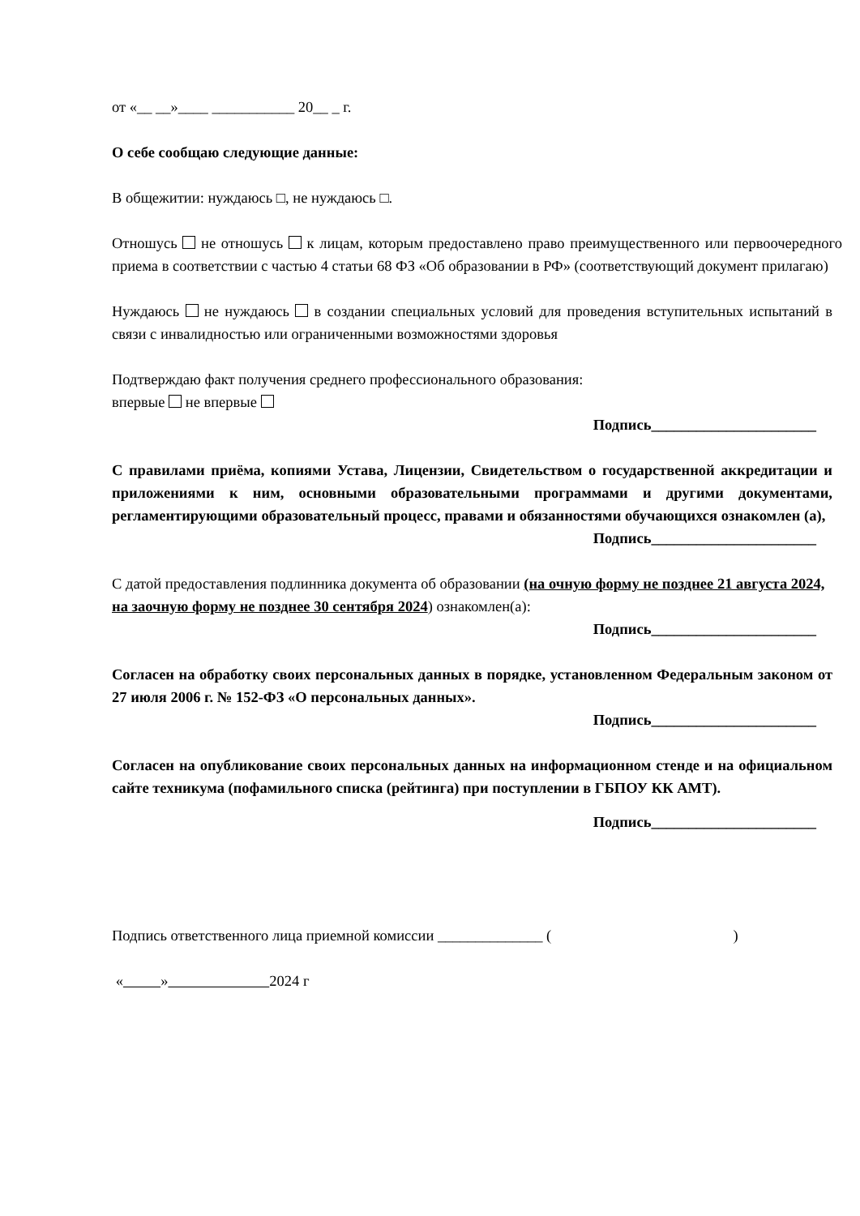от «__ __»____ ___________ 20__ _ г.
О себе сообщаю следующие данные:
В общежитии: нуждаюсь □, не нуждаюсь □.
Отношусь не отношусь к лицам, которым предоставлено право преимущественного или первоочередного приема в соответствии с частью 4 статьи 68 ФЗ «Об образовании в РФ» (соответствующий документ прилагаю)
Нуждаюсь не нуждаюсь в создании специальных условий для проведения вступительных испытаний в связи с инвалидностью или ограниченными возможностями здоровья
Подтверждаю факт получения среднего профессионального образования:
впервые не впервые
Подпись______________________
С правилами приёма, копиями Устава, Лицензии, Свидетельством о государственной аккредитации и приложениями к ним, основными образовательными программами и другими документами, регламентирующими образовательный процесс, правами и обязанностями обучающихся ознакомлен (а),
Подпись______________________
С датой предоставления подлинника документа об образовании (на очную форму не позднее 21 августа 2024, на заочную форму не позднее 30 сентября 2024) ознакомлен(а):
Подпись______________________
Согласен на обработку своих персональных данных в порядке, установленном Федеральным законом от 27 июля 2006 г. № 152-ФЗ «О персональных данных».
Подпись______________________
Согласен на опубликование своих персональных данных на информационном стенде и на официальном сайте техникума (пофамильного списка (рейтинга) при поступлении в ГБПОУ КК АМТ).
Подпись______________________
Подпись ответственного лица приемной комиссии ______________ ( )
« » 2024 г